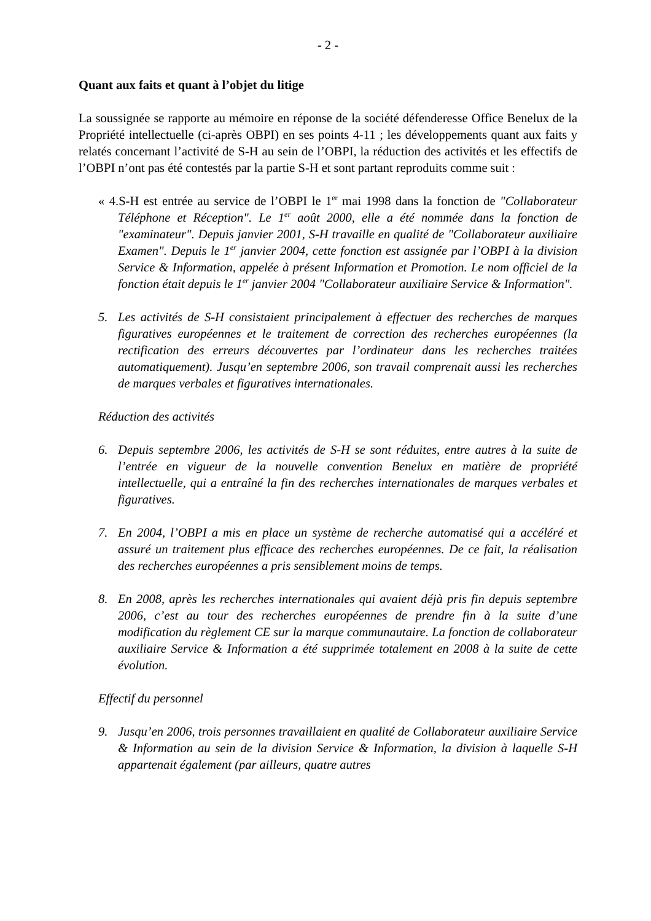- 2 -
Quant aux faits et quant à l’objet du litige
La soussignée se rapporte au mémoire en réponse de la société défenderesse Office Benelux de la Propriété intellectuelle (ci-après OBPI) en ses points 4-11 ; les développements quant aux faits y relatés concernant l’activité de S-H au sein de l’OBPI, la réduction des activités et les effectifs de l’OBPI n’ont pas été contestés par la partie S-H et sont partant reproduits comme suit :
« 4.S-H est entrée au service de l’OBPI le 1<sup>er</sup> mai 1998 dans la fonction de "Collaborateur Téléphone et Réception". Le 1<sup>er</sup> août 2000, elle a été nommée dans la fonction de "examinateur". Depuis janvier 2001, S-H travaille en qualité de "Collaborateur auxiliaire Examen". Depuis le 1<sup>er</sup> janvier 2004, cette fonction est assignée par l’OBPI à la division Service & Information, appelée à présent Information et Promotion. Le nom officiel de la fonction était depuis le 1<sup>er</sup> janvier 2004 "Collaborateur auxiliaire Service & Information".
5. Les activités de S-H consistaient principalement à effectuer des recherches de marques figuratives européennes et le traitement de correction des recherches européennes (la rectification des erreurs découvertes par l’ordinateur dans les recherches traitées automatiquement). Jusqu’en septembre 2006, son travail comprenait aussi les recherches de marques verbales et figuratives internationales.
Réduction des activités
6. Depuis septembre 2006, les activités de S-H se sont réduites, entre autres à la suite de l’entrée en vigueur de la nouvelle convention Benelux en matière de propriété intellectuelle, qui a entraîné la fin des recherches internationales de marques verbales et figuratives.
7. En 2004, l’OBPI a mis en place un système de recherche automatisé qui a accéléré et assuré un traitement plus efficace des recherches européennes. De ce fait, la réalisation des recherches européennes a pris sensiblement moins de temps.
8. En 2008, après les recherches internationales qui avaient déjà pris fin depuis septembre 2006, c’est au tour des recherches européennes de prendre fin à la suite d’une modification du règlement CE sur la marque communautaire. La fonction de collaborateur auxiliaire Service & Information a été supprimée totalement en 2008 à la suite de cette évolution.
Effectif du personnel
9. Jusqu’en 2006, trois personnes travaillaient en qualité de Collaborateur auxiliaire Service & Information au sein de la division Service & Information, la division à laquelle S-H appartenait également (par ailleurs, quatre autres